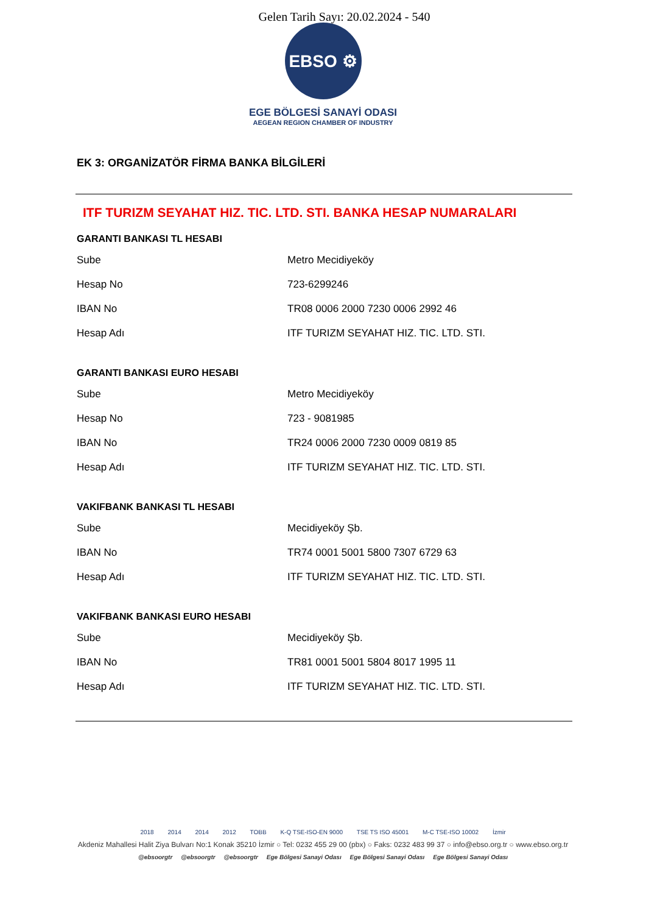Gelen Tarih Sayı: 20.02.2024 - 540
EBSO ⚙
EGE BÖLGESİ SANAYİ ODASI
AEGEAN REGION CHAMBER OF INDUSTRY
EK 3: ORGANİZATÖR FİRMA BANKA BİLGİLERİ
ITF TURIZM SEYAHAT HIZ. TIC. LTD. STI. BANKA HESAP NUMARALARI
GARANTI BANKASI TL HESABI
| Sube | Metro Mecidiyeköy |
| Hesap No | 723-6299246 |
| IBAN No | TR08 0006 2000 7230 0006 2992 46 |
| Hesap Adı | ITF TURIZM SEYAHAT HIZ. TIC. LTD. STI. |
GARANTI BANKASI EURO HESABI
| Sube | Metro Mecidiyeköy |
| Hesap No | 723 - 9081985 |
| IBAN No | TR24 0006 2000 7230 0009 0819 85 |
| Hesap Adı | ITF TURIZM SEYAHAT HIZ. TIC. LTD. STI. |
VAKIFBANK BANKASI TL HESABI
| Sube | Mecidiyeköy Şb. |
| IBAN No | TR74 0001 5001 5800 7307 6729 63 |
| Hesap Adı | ITF TURIZM SEYAHAT HIZ. TIC. LTD. STI. |
VAKIFBANK BANKASI EURO HESABI
| Sube | Mecidiyeköy Şb. |
| IBAN No | TR81 0001 5001 5804 8017 1995 11 |
| Hesap Adı | ITF TURIZM SEYAHAT HIZ. TIC. LTD. STI. |
2018 2014 2014 2012 TOBB K-Q TSE-ISO-EN 9000 TSE TS ISO 45001 M-C TSE-ISO 10002 İzmir
Akdeniz Mahallesi Halit Ziya Bulvarı No:1 Konak 35210 İzmir ○ Tel: 0232 455 29 00 (pbx) ○ Faks: 0232 483 99 37 ○ info@ebso.org.tr ○ www.ebso.org.tr
@ebsoorgtr @ebsoorgtr @ebsoorgtr Ege Bölgesi Sanayi Odası Ege Bölgesi Sanayi Odası Ege Bölgesi Sanayi Odası